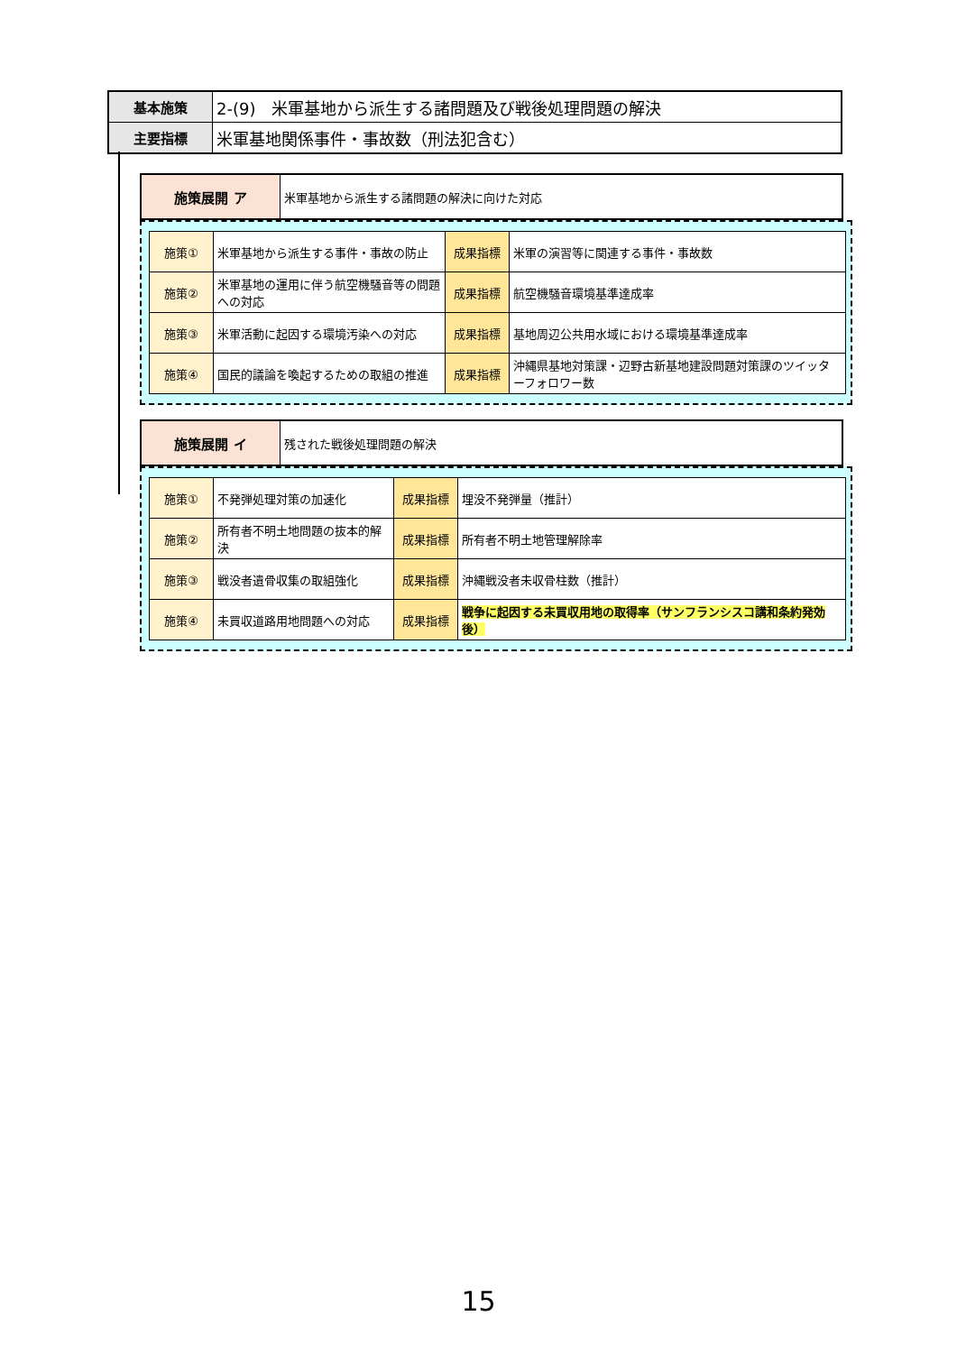| 基本施策 | 2-(9) 米軍基地から派生する諸問題及び戦後処理問題の解決 |
| 主要指標 | 米軍基地関係事件・事故数（刑法犯含む） |
| 施策展開 ア | 米軍基地から派生する諸問題の解決に向けた対応 |
| 施策① | 米軍基地から派生する事件・事故の防止 | 成果指標 | 米軍の演習等に関連する事件・事故数 |
| 施策② | 米軍基地の運用に伴う航空機騒音等の問題への対応 | 成果指標 | 航空機騒音環境基準達成率 |
| 施策③ | 米軍活動に起因する環境汚染への対応 | 成果指標 | 基地周辺公共用水域における環境基準達成率 |
| 施策④ | 国民的議論を喚起するための取組の推進 | 成果指標 | 沖縄県基地対策課・辺野古新基地建設問題対策課のツイッターフォロワー数 |
| 施策展開 イ | 残された戦後処理問題の解決 |
| 施策① | 不発弾処理対策の加速化 | 成果指標 | 埋没不発弾量（推計） |
| 施策② | 所有者不明土地問題の抜本的解決 | 成果指標 | 所有者不明土地管理解除率 |
| 施策③ | 戦没者遺骨収集の取組強化 | 成果指標 | 沖縄戦没者未収骨柱数（推計） |
| 施策④ | 未買収道路用地問題への対応 | 成果指標 | 戦争に起因する未買収用地の取得率（サンフランシスコ講和条約発効後） |
15